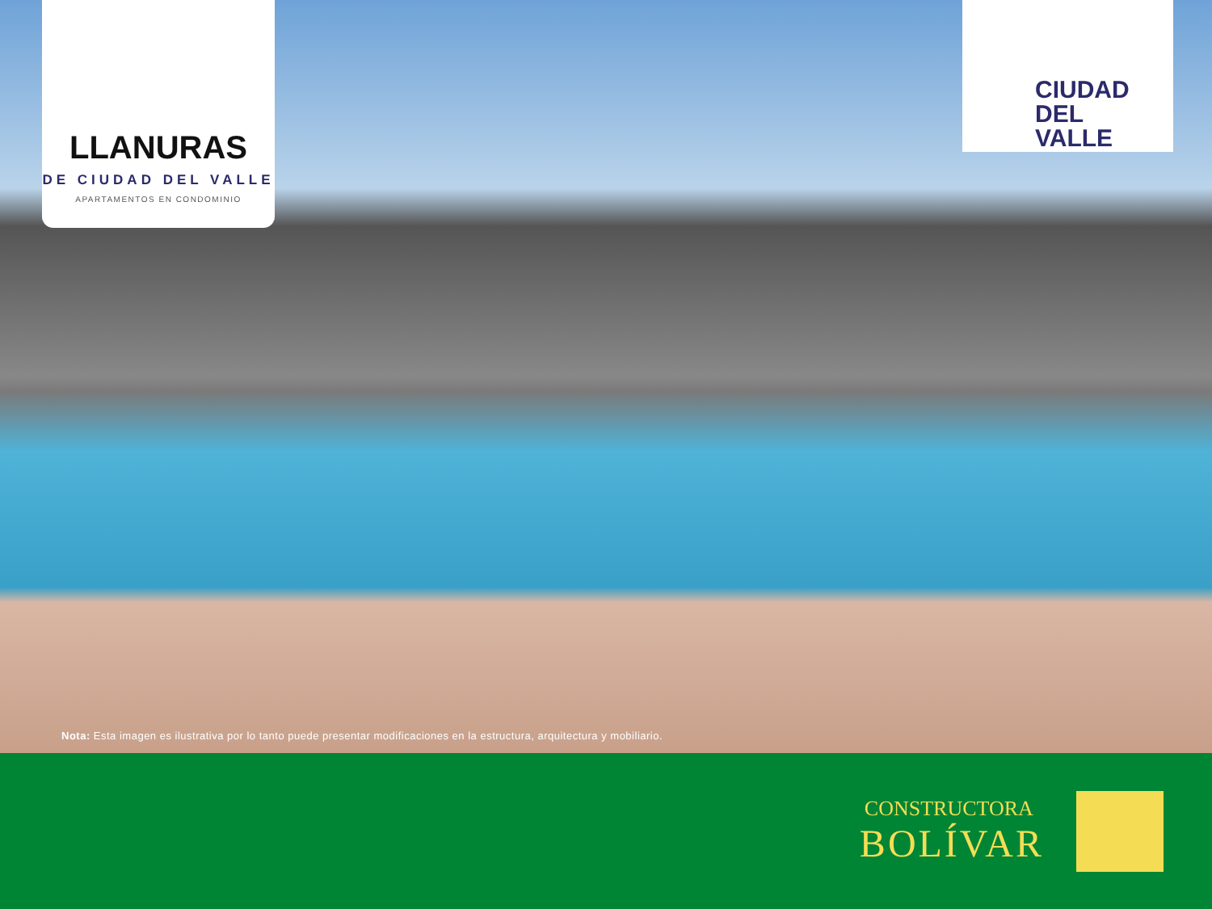LLANURAS
DE CIUDAD DEL VALLE
APARTAMENTOS EN CONDOMINIO
CIUDAD
DEL VALLE
Nota: Esta imagen es ilustrativa por lo tanto puede presentar modificaciones en la estructura, arquitectura y mobiliario.
CONSTRUCTORA
BOLÍVAR